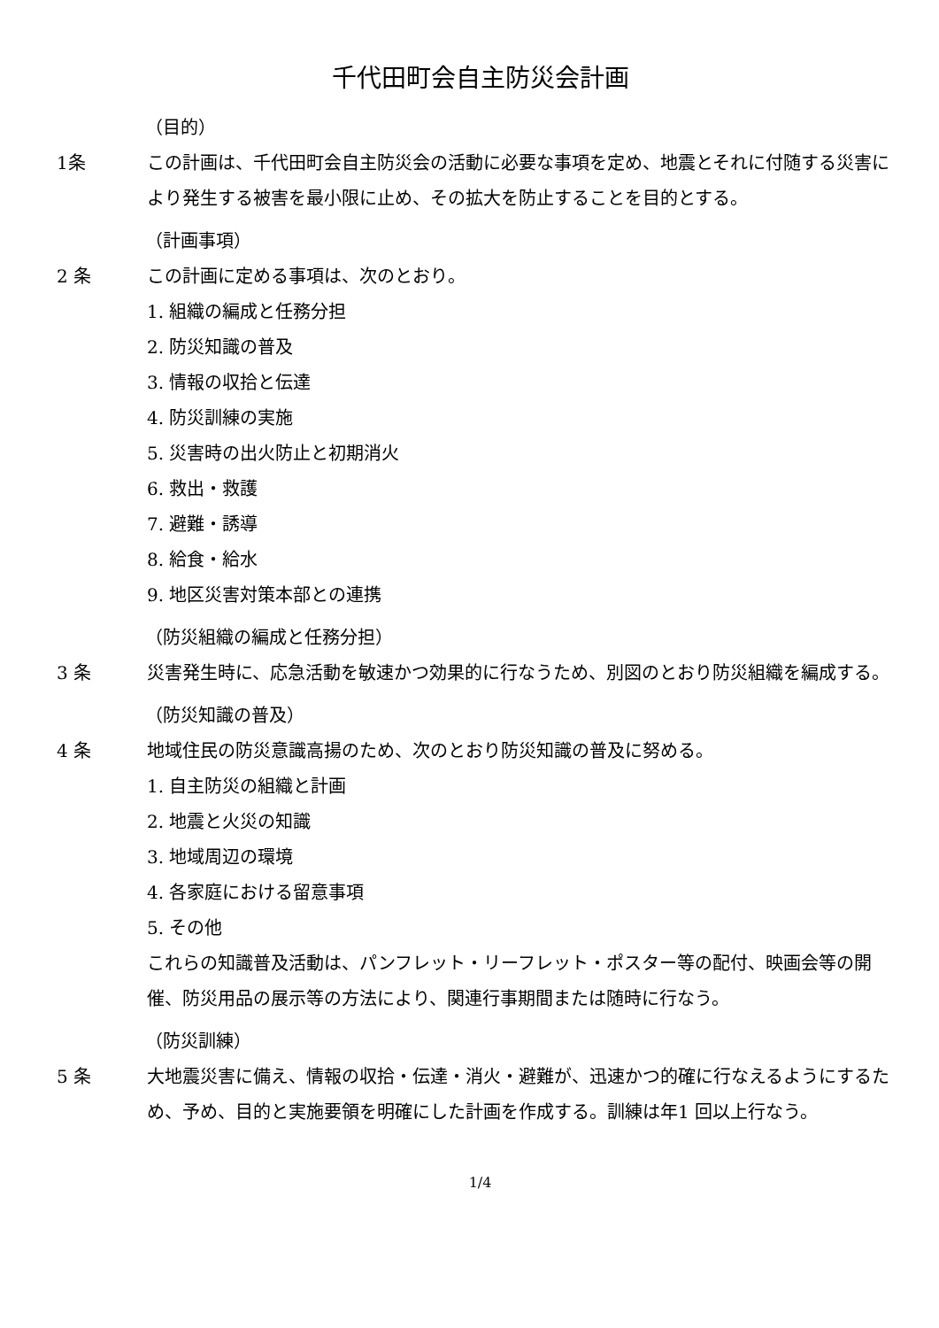千代田町会自主防災会計画
（目的）
1条 この計画は、千代田町会自主防災会の活動に必要な事項を定め、地震とそれに付随する災害により発生する被害を最小限に止め、その拡大を防止することを目的とする。
（計画事項）
2 条 この計画に定める事項は、次のとおり。
1. 組織の編成と任務分担
2. 防災知識の普及
3. 情報の収拾と伝達
4. 防災訓練の実施
5. 災害時の出火防止と初期消火
6. 救出・救護
7. 避難・誘導
8. 給食・給水
9. 地区災害対策本部との連携
（防災組織の編成と任務分担）
3 条 災害発生時に、応急活動を敏速かつ効果的に行なうため、別図のとおり防災組織を編成する。
（防災知識の普及）
4 条 地域住民の防災意識高揚のため、次のとおり防災知識の普及に努める。
1. 自主防災の組織と計画
2. 地震と火災の知識
3. 地域周辺の環境
4. 各家庭における留意事項
5. その他
これらの知識普及活動は、パンフレット・リーフレット・ポスター等の配付、映画会等の開催、防災用品の展示等の方法により、関連行事期間または随時に行なう。
（防災訓練）
5 条 大地震災害に備え、情報の収拾・伝達・消火・避難が、迅速かつ的確に行なえるようにするため、予め、目的と実施要領を明確にした計画を作成する。訓練は年1 回以上行なう。
1/4